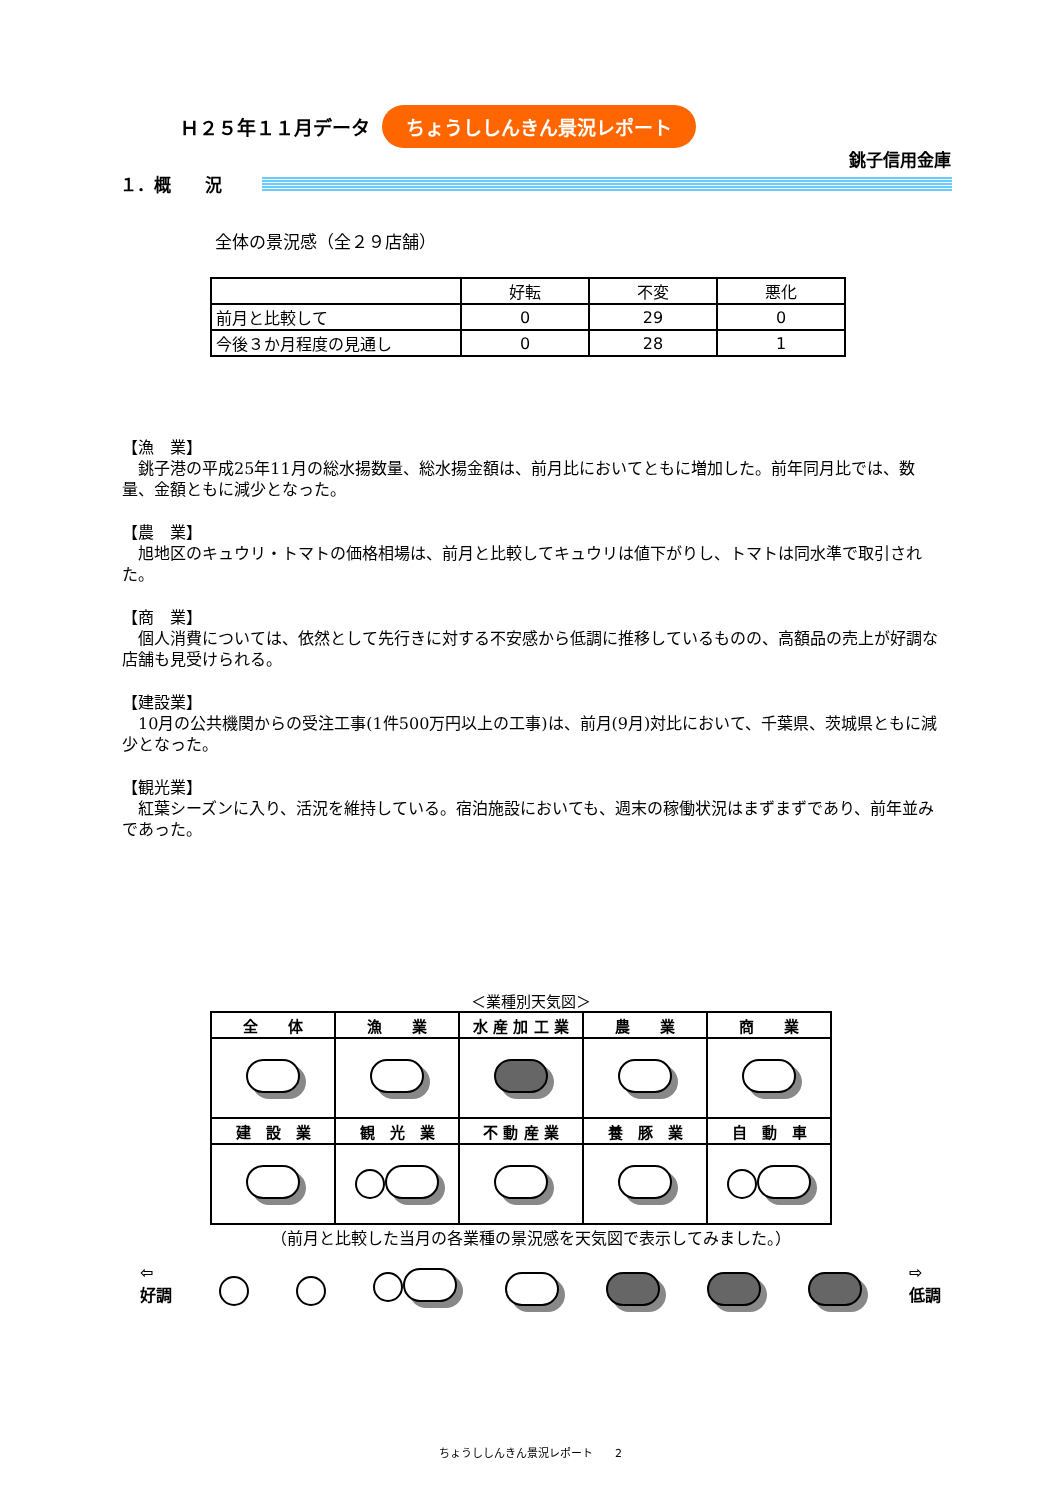Ｈ２５年１１月データ ちょうししんきん景況レポート
銚子信用金庫
１．概　　況
全体の景況感（全２９店舗）
| | 好転 | 不変 | 悪化 |
| 前月と比較して | 0 | 29 | 0 |
| 今後３か月程度の見通し | 0 | 28 | 1 |
【漁　業】
　銚子港の平成25年11月の総水揚数量、総水揚金額は、前月比においてともに増加した。前年同月比では、数量、金額ともに減少となった。
【農　業】
　旭地区のキュウリ・トマトの価格相場は、前月と比較してキュウリは値下がりし、トマトは同水準で取引された。
【商　業】
　個人消費については、依然として先行きに対する不安感から低調に推移しているものの、高額品の売上が好調な店舗も見受けられる。
【建設業】
　10月の公共機関からの受注工事(1件500万円以上の工事)は、前月(9月)対比において、千葉県、茨城県ともに減少となった。
【観光業】
　紅葉シーズンに入り、活況を維持している。宿泊施設においても、週末の稼働状況はまずまずであり、前年並みであった。
＜業種別天気図＞
| 全 体 | 漁 業 | 水 産 加 工 業 | 農 業 | 商 業 |
| 建 設 業 | 観 光 業 | 不 動 産 業 | 養 豚 業 | 自 動 車 |
（前月と比較した当月の各業種の景況感を天気図で表示してみました。）
⇦
好調 ⇨
低調
ちょうししんきん景況レポート　　2